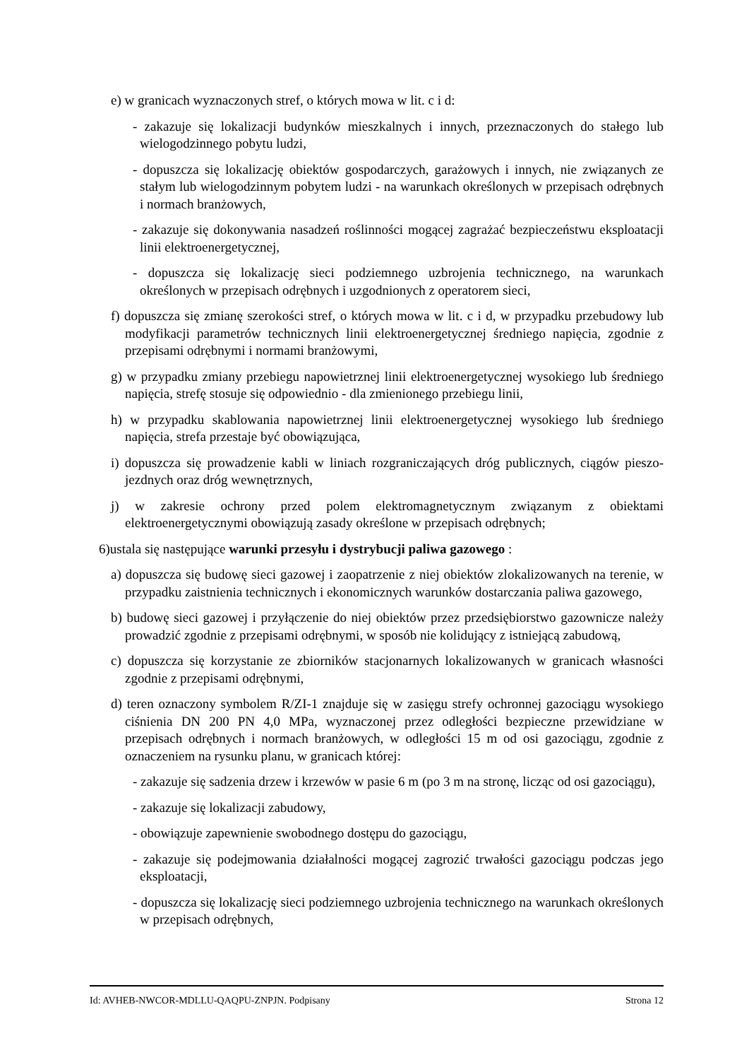e) w granicach wyznaczonych stref, o których mowa w lit. c i d:
- zakazuje się lokalizacji budynków mieszkalnych i innych, przeznaczonych do stałego lub wielogodzinnego pobytu ludzi,
- dopuszcza się lokalizację obiektów gospodarczych, garażowych i innych, nie związanych ze stałym lub wielogodzinnym pobytem ludzi - na warunkach określonych w przepisach odrębnych i normach branżowych,
- zakazuje się dokonywania nasadzeń roślinności mogącej zagrażać bezpieczeństwu eksploatacji linii elektroenergetycznej,
- dopuszcza się lokalizację sieci podziemnego uzbrojenia technicznego, na warunkach określonych w przepisach odrębnych i uzgodnionych z operatorem sieci,
f) dopuszcza się zmianę szerokości stref, o których mowa w lit. c i d, w przypadku przebudowy lub modyfikacji parametrów technicznych linii elektroenergetycznej średniego napięcia, zgodnie z przepisami odrębnymi i normami branżowymi,
g) w przypadku zmiany przebiegu napowietrznej linii elektroenergetycznej wysokiego lub średniego napięcia, strefę stosuje się odpowiednio - dla zmienionego przebiegu linii,
h) w przypadku skablowania napowietrznej linii elektroenergetycznej wysokiego lub średniego napięcia, strefa przestaje być obowiązująca,
i) dopuszcza się prowadzenie kabli w liniach rozgraniczających dróg publicznych, ciągów pieszo-jezdnych oraz dróg wewnętrznych,
j) w zakresie ochrony przed polem elektromagnetycznym związanym z obiektami elektroenergetycznymi obowiązują zasady określone w przepisach odrębnych;
6)ustala się następujące warunki przesyłu i dystrybucji paliwa gazowego :
a) dopuszcza się budowę sieci gazowej i zaopatrzenie z niej obiektów zlokalizowanych na terenie, w przypadku zaistnienia technicznych i ekonomicznych warunków dostarczania paliwa gazowego,
b) budowę sieci gazowej i przyłączenie do niej obiektów przez przedsiębiorstwo gazownicze należy prowadzić zgodnie z przepisami odrębnymi, w sposób nie kolidujący z istniejącą zabudową,
c) dopuszcza się korzystanie ze zbiorników stacjonarnych lokalizowanych w granicach własności zgodnie z przepisami odrębnymi,
d) teren oznaczony symbolem R/ZI-1 znajduje się w zasięgu strefy ochronnej gazociągu wysokiego ciśnienia DN 200 PN 4,0 MPa, wyznaczonej przez odległości bezpieczne przewidziane w przepisach odrębnych i normach branżowych, w odległości 15 m od osi gazociągu, zgodnie z oznaczeniem na rysunku planu, w granicach której:
- zakazuje się sadzenia drzew i krzewów w pasie 6 m (po 3 m na stronę, licząc od osi gazociągu),
- zakazuje się lokalizacji zabudowy,
- obowiązuje zapewnienie swobodnego dostępu do gazociągu,
- zakazuje się podejmowania działalności mogącej zagrozić trwałości gazociągu podczas jego eksploatacji,
- dopuszcza się lokalizację sieci podziemnego uzbrojenia technicznego na warunkach określonych w przepisach odrębnych,
Id: AVHEB-NWCOR-MDLLU-QAQPU-ZNPJN. Podpisany Strona 12